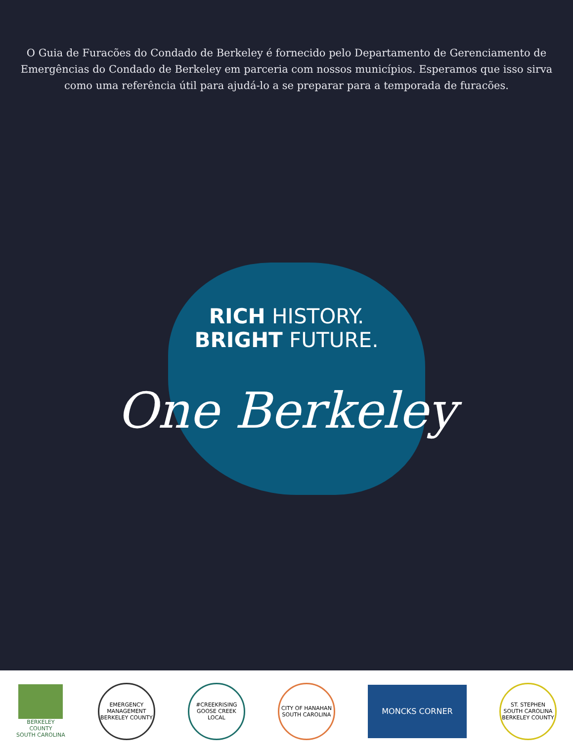O Guia de Furacões do Condado de Berkeley é fornecido pelo Departamento de Gerenciamento de Emergências do Condado de Berkeley em parceria com nossos municípios. Esperamos que isso sirva como uma referência útil para ajudá-lo a se preparar para a temporada de furacões.
RICH HISTORY.
BRIGHT FUTURE.
One Berkeley
BERKELEY
COUNTY
SOUTH CAROLINA
EMERGENCY MANAGEMENT BERKELEY COUNTY
#CREEKRISING GOOSE CREEK LOCAL
CITY OF HANAHAN SOUTH CAROLINA
MONCKS CORNER
ST. STEPHEN SOUTH CAROLINA BERKELEY COUNTY